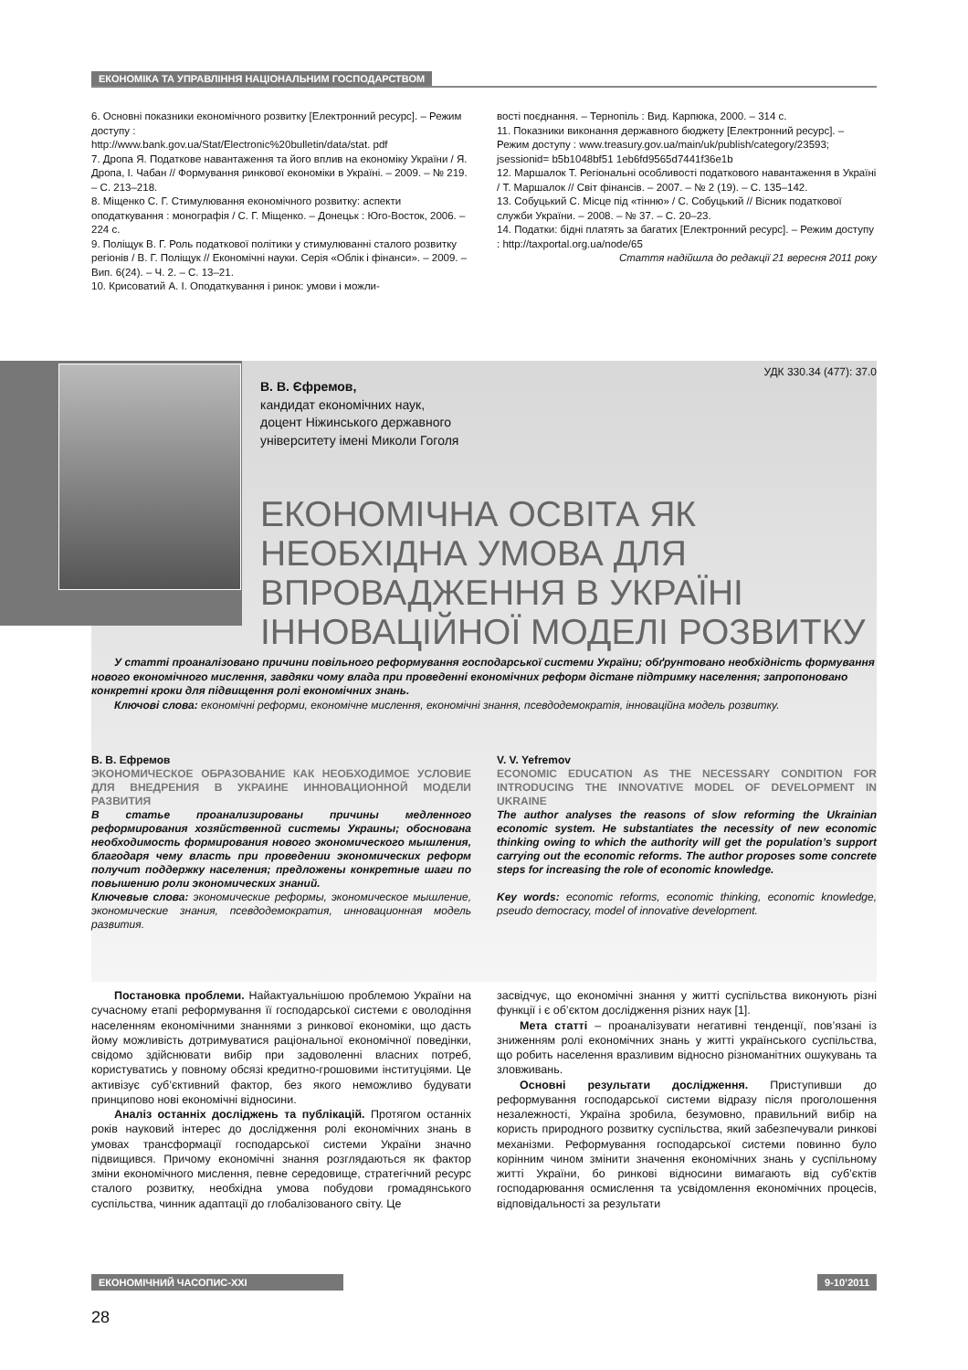ЕКОНОМІКА ТА УПРАВЛІННЯ НАЦІОНАЛЬНИМ ГОСПОДАРСТВОМ
6. Основні показники економічного розвитку [Електронний ресурс]. – Режим доступу :
http://www.bank.gov.ua/Stat/Electronic%20bulletin/data/stat. pdf
7. Дропа Я. Податкове навантаження та його вплив на економіку України / Я. Дропа, І. Чабан // Формування ринкової економіки в Україні. – 2009. – № 219. – С. 213–218.
8. Міщенко С. Г. Стимулювання економічного розвитку: аспекти оподаткування : монографія / С. Г. Міщенко. – Донецьк : Юго-Восток, 2006. – 224 с.
9. Поліщук В. Г. Роль податкової політики у стимулюванні сталого розвитку регіонів / В. Г. Поліщук // Економічні науки. Серія «Облік і фінанси». – 2009. – Вип. 6(24). – Ч. 2. – С. 13–21.
10. Крисоватий А. І. Оподаткування і ринок: умови і можли-
вості поєднання. – Тернопіль : Вид. Карпюка, 2000. – 314 с.
11. Показники виконання державного бюджету [Електронний ресурс]. – Режим доступу : www.treasury.gov.ua/main/uk/publish/category/23593; jsessionid= b5b1048bf51 1eb6fd9565d7441f36e1b
12. Маршалок Т. Регіональні особливості податкового навантаження в Україні / Т. Маршалок // Світ фінансів. – 2007. – № 2 (19). – С. 135–142.
13. Собуцький С. Місце під «тінню» / С. Собуцький // Вісник податкової служби України. – 2008. – № 37. – С. 20–23.
14. Податки: бідні платять за багатих [Електронний ресурс]. – Режим доступу : http://taxportal.org.ua/node/65
Стаття надійшла до редакції 21 вересня 2011 року
УДК 330.34 (477): 37.0
В. В. Єфремов,
кандидат економічних наук,
доцент Ніжинського державного
університету імені Миколи Гоголя
ЕКОНОМІЧНА ОСВІТА ЯК НЕОБХІДНА УМОВА ДЛЯ ВПРОВАДЖЕННЯ В УКРАЇНІ ІННОВАЦІЙНОЇ МОДЕЛІ РОЗВИТКУ
У статті проаналізовано причини повільного реформування господарської системи України; обґрунтовано необхідність формування нового економічного мислення, завдяки чому влада при проведенні економічних реформ дістане підтримку населення; запропоновано конкретні кроки для підвищення ролі економічних знань.
Ключові слова: економічні реформи, економічне мислення, економічні знання, псевдодемократія, інноваційна модель розвитку.
В. В. Ефремов
ЭКОНОМИЧЕСКОЕ ОБРАЗОВАНИЕ КАК НЕОБХОДИМОЕ УСЛОВИЕ ДЛЯ ВНЕДРЕНИЯ В УКРАИНЕ ИННОВАЦИОННОЙ МОДЕЛИ РАЗВИТИЯ
В статье проанализированы причины медленного реформирования хозяйственной системы Украины; обоснована необходимость формирования нового экономического мышления, благодаря чему власть при проведении экономических реформ получит поддержку населения; предложены конкретные шаги по повышению роли экономических знаний.
Ключевые слова: экономические реформы, экономическое мышление, экономические знания, псевдодемократия, инновационная модель развития.
V. V. Yefremov
ECONOMIC EDUCATION AS THE NECESSARY CONDITION FOR INTRODUCING THE INNOVATIVE MODEL OF DEVELOPMENT IN UKRAINE
The author analyses the reasons of slow reforming the Ukrainian economic system. He substantiates the necessity of new economic thinking owing to which the authority will get the population’s support carrying out the economic reforms. The author proposes some concrete steps for increasing the role of economic knowledge.
Key words: economic reforms, economic thinking, economic knowledge, pseudo democracy, model of innovative development.
Постановка проблеми. Найактуальнішою проблемою України на сучасному етапі реформування її господарської системи є оволодіння населенням економічними знаннями з ринкової економіки, що дасть йому можливість дотримуватися раціональної економічної поведінки, свідомо здійснювати вибір при задоволенні власних потреб, користуватись у повному обсязі кредитно-грошовими інституціями. Це активізує суб’єктивний фактор, без якого неможливо будувати принципово нові економічні відносини.
Аналіз останніх досліджень та публікацій. Протягом останніх років науковий інтерес до дослідження ролі економічних знань в умовах трансформації господарської системи України значно підвищився. Причому економічні знання розглядаються як фактор зміни економічного мислення, певне середовище, стратегічний ресурс сталого розвитку, необхідна умова побудови громадянського суспільства, чинник адаптації до глобалізованого світу. Це
засвідчує, що економічні знання у житті суспільства виконують різні функції і є об’єктом дослідження різних наук [1].
Мета статті – проаналізувати негативні тенденції, пов’язані із зниженням ролі економічних знань у житті українського суспільства, що робить населення вразливим відносно різноманітних ошукувань та зловживань.
Основні результати дослідження. Приступивши до реформування господарської системи відразу після проголошення незалежності, Україна зробила, безумовно, правильний вибір на користь природного розвитку суспільства, який забезпечували ринкові механізми. Реформування господарської системи повинно було корінним чином змінити значення економічних знань у суспільному житті України, бо ринкові відносини вимагають від суб’єктів господарювання осмислення та усвідомлення економічних процесів, відповідальності за результати
ЕКОНОМІЧНИЙ ЧАСОПИС-XXI 9-10’2011
28